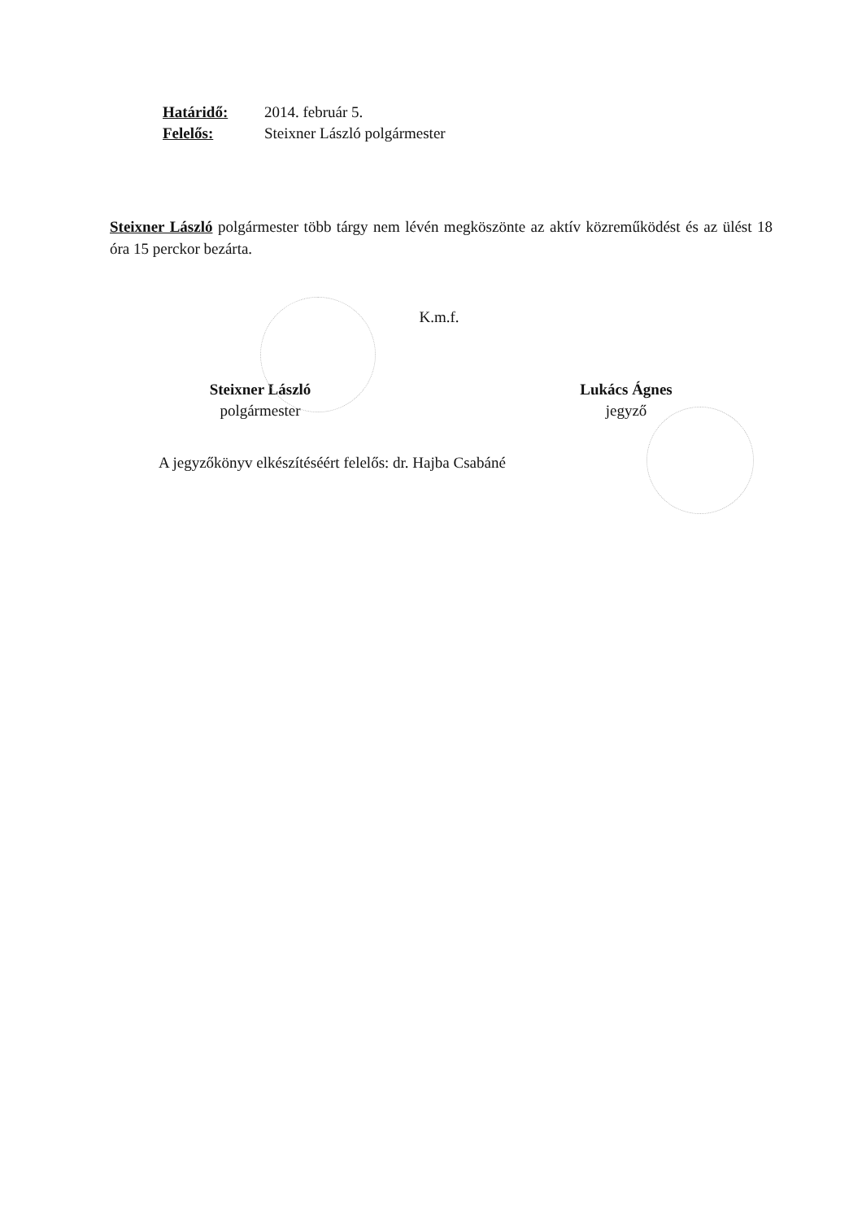Határidő: 2014. február 5.
Felelős: Steixner László polgármester
Steixner László polgármester több tárgy nem lévén megköszönte az aktív közreműködést és az ülést 18 óra 15 perckor bezárta.
K.m.f.
Steixner László
polgármester
Lukács Ágnes
jegyző
A jegyzőkönyv elkészítéséért felelős: dr. Hajba Csabáné